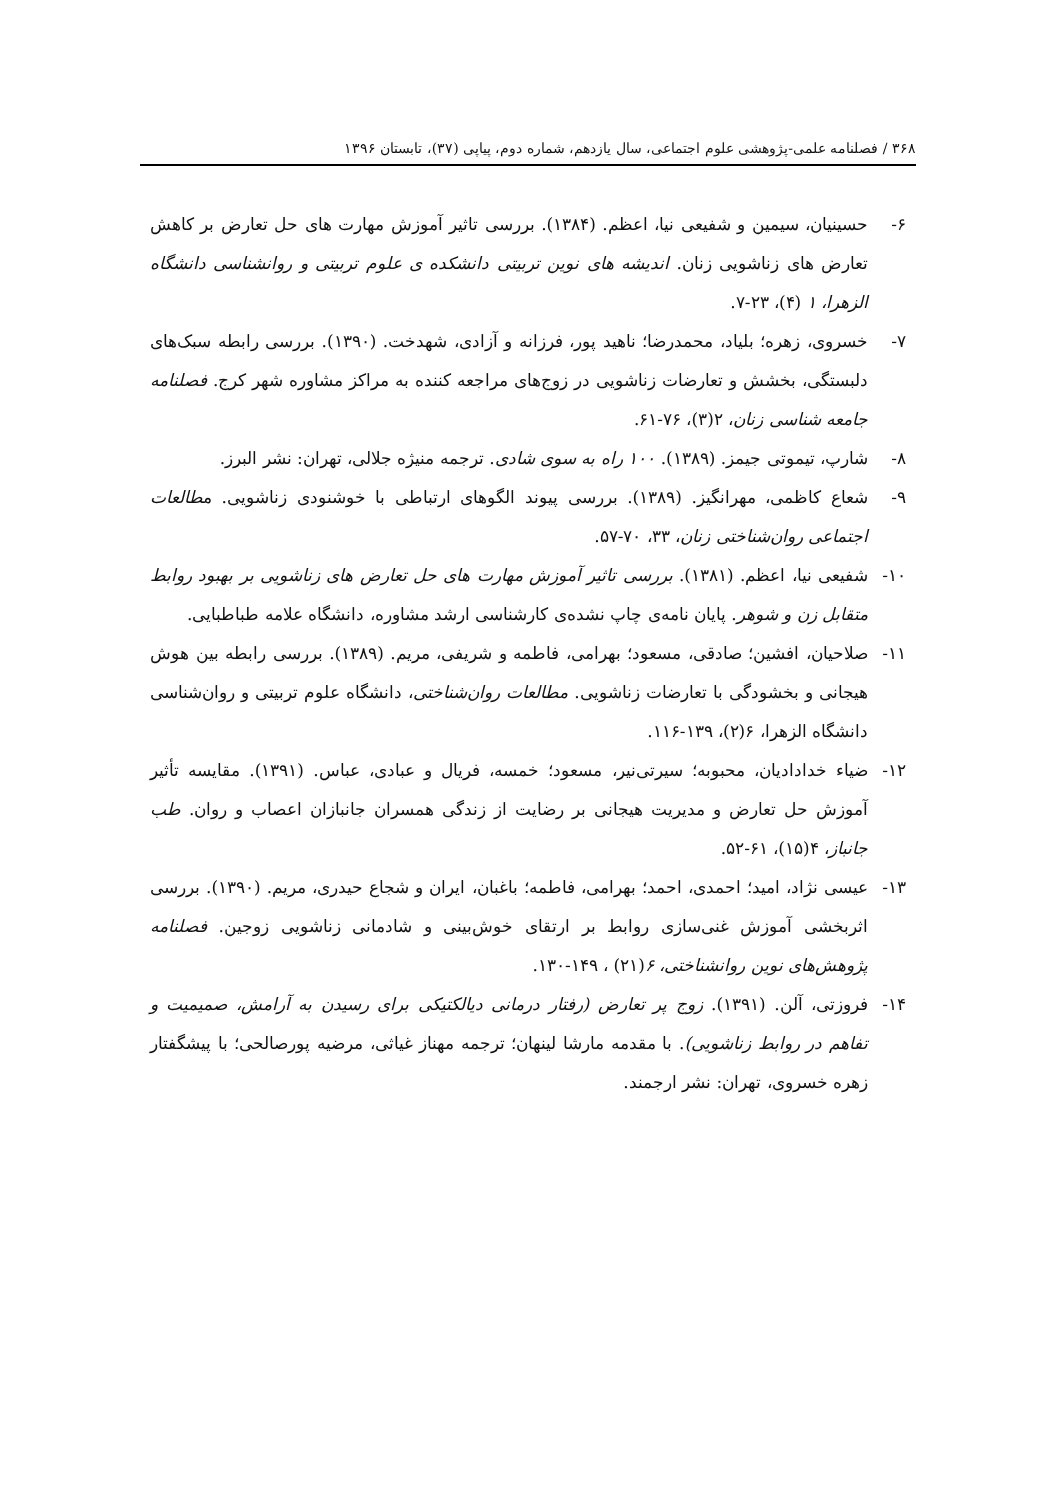۳۶۸ / فصلنامه علمی-پژوهشی علوم اجتماعی، سال یازدهم، شماره دوم، پیاپی (۳۷)، تابستان ۱۳۹۶
۶- حسینیان، سیمین و شفیعی نیا، اعظم. (۱۳۸۴). بررسی تاثیر آموزش مهارت های حل تعارض بر کاهش تعارض های زناشویی زنان. اندیشه های نوین تربیتی دانشکده ی علوم تربیتی و روانشناسی دانشگاه الزهرا، ۱ (۴)، ۲۳-۷.
۷- خسروی، زهره؛ بلیاد، محمدرضا؛ ناهید پور، فرزانه و آزادی، شهدخت. (۱۳۹۰). بررسی رابطه سبک‌های دلبستگی، بخشش و تعارضات زناشویی در زوج‌های مراجعه کننده به مراکز مشاوره شهر کرج. فصلنامه جامعه شناسی زنان، ۲(۳)، ۷۶-۶۱.
۸- شارپ، تیموتی جیمز. (۱۳۸۹). ۱۰۰ راه به سوی شادی. ترجمه منیژه جلالی، تهران: نشر البرز.
۹- شعاع کاظمی، مهرانگیز. (۱۳۸۹). بررسی پیوند الگوهای ارتباطی با خوشنودی زناشویی. مطالعات اجتماعی روان‌شناختی زنان، ۳۳، ۷۰-۵۷.
۱۰- شفیعی نیا، اعظم. (۱۳۸۱). بررسی تاثیر آموزش مهارت های حل تعارض های زناشویی بر بهبود روابط متقابل زن و شوهر. پایان نامه‌ی چاپ نشده‌ی کارشناسی ارشد مشاوره، دانشگاه علامه طباطبایی.
۱۱- صلاحیان، افشین؛ صادقی، مسعود؛ بهرامی، فاطمه و شریفی، مریم. (۱۳۸۹). بررسی رابطه بین هوش هیجانی و بخشودگی با تعارضات زناشویی. مطالعات روان‌شناختی، دانشگاه علوم تربیتی و روان‌شناسی دانشگاه الزهرا، ۶(۲)، ۱۳۹-۱۱۶.
۱۲- ضیاء خدادادیان، محبوبه؛ سیرتی‌نیر، مسعود؛ خمسه، فریال و عبادی، عباس. (۱۳۹۱). مقایسه تأثیر آموزش حل تعارض و مدیریت هیجانی بر رضایت از زندگی همسران جانبازان اعصاب و روان. طب جانباز، ۴(۱۵)، ۶۱-۵۲.
۱۳- عیسی نژاد، امید؛ احمدی، احمد؛ بهرامی، فاطمه؛ باغبان، ایران و شجاع حیدری، مریم. (۱۳۹۰). بررسی اثربخشی آموزش غنی‌سازی روابط بر ارتقای خوش‌بینی و شادمانی زناشویی زوجین. فصلنامه پژوهش‌های نوین روانشناختی، ۶(۲۱) ، ۱۴۹-۱۳۰.
۱۴- فروزتی، آلن. (۱۳۹۱). زوج پر تعارض (رفتار درمانی دیالکتیکی برای رسیدن به آرامش، صمیمیت و تفاهم در روابط زناشویی). با مقدمه مارشا لینهان؛ ترجمه مهناز غیاثی، مرضیه پورصالحی؛ با پیشگفتار زهره خسروی، تهران: نشر ارجمند.